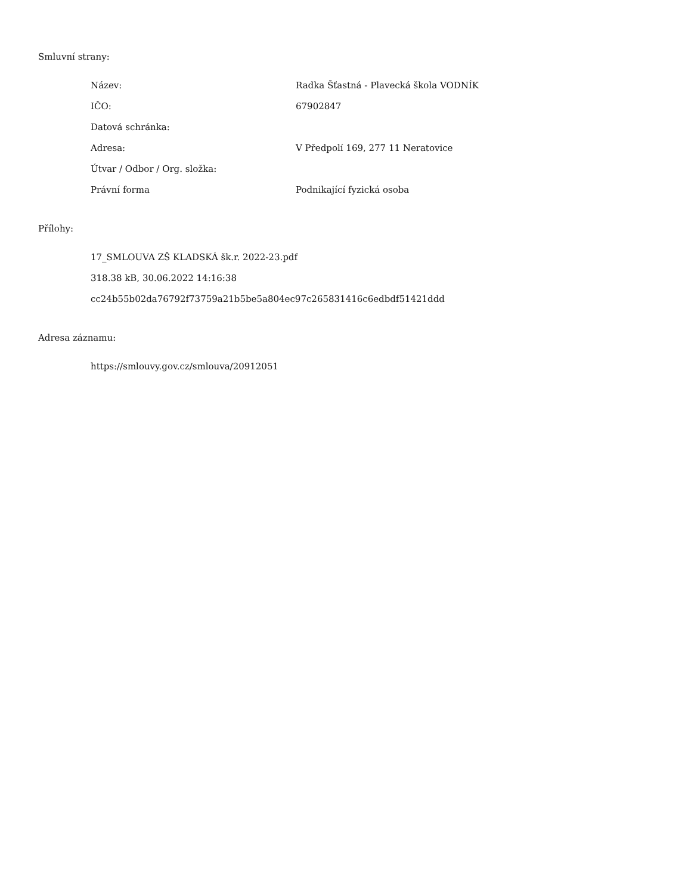Smluvní strany:
| Název: | Radka Šťastná - Plavecká škola VODNÍK |
| IČO: | 67902847 |
| Datová schránka: | |
| Adresa: | V Předpolí 169, 277 11 Neratovice |
| Útvar / Odbor / Org. složka: | |
| Právní forma | Podnikající fyzická osoba |
Přílohy:
17_SMLOUVA ZŠ KLADSKÁ šk.r. 2022-23.pdf
318.38 kB, 30.06.2022 14:16:38
cc24b55b02da76792f73759a21b5be5a804ec97c265831416c6edbdf51421ddd
Adresa záznamu:
https://smlouvy.gov.cz/smlouva/20912051